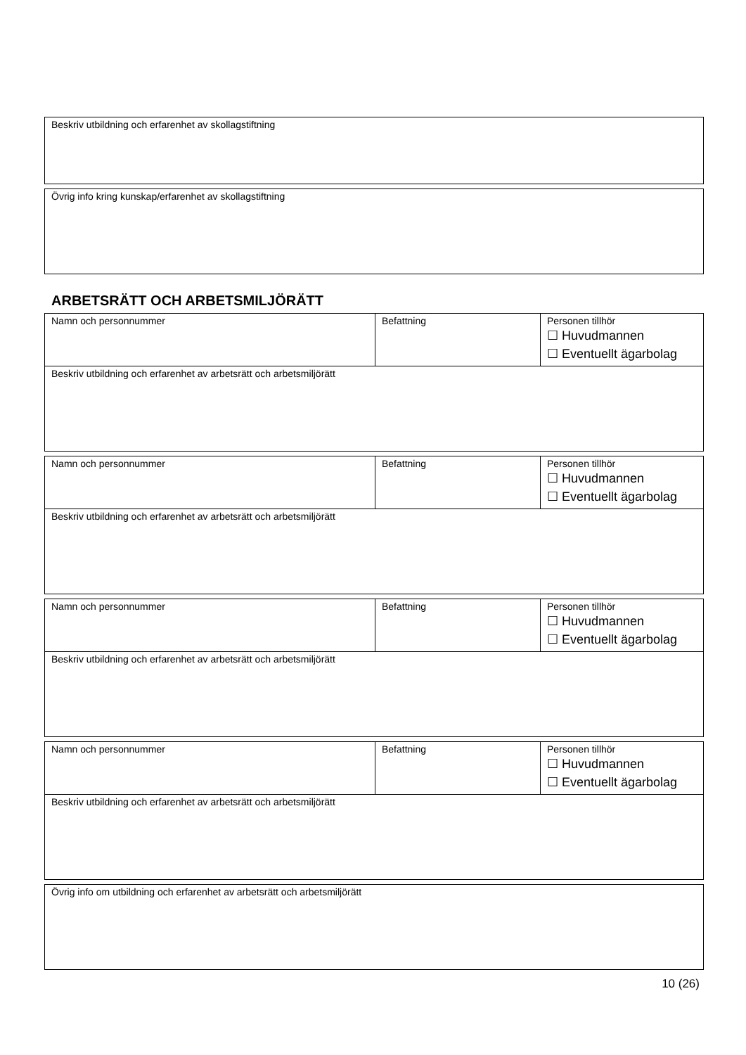| Beskriv utbildning och erfarenhet av skollagstiftning |
| Övrig info kring kunskap/erfarenhet av skollagstiftning |
ARBETSRÄTT OCH ARBETSMILJÖRÄTT
| Namn och personnummer | Befattning | Personen tillhör ☐ Huvudmannen ☐ Eventuellt ägarbolag |
| Beskriv utbildning och erfarenhet av arbetsrätt och arbetsmiljörätt | | |
| Namn och personnummer | Befattning | Personen tillhör ☐ Huvudmannen ☐ Eventuellt ägarbolag |
| Beskriv utbildning och erfarenhet av arbetsrätt och arbetsmiljörätt | | |
| Namn och personnummer | Befattning | Personen tillhör ☐ Huvudmannen ☐ Eventuellt ägarbolag |
| Beskriv utbildning och erfarenhet av arbetsrätt och arbetsmiljörätt | | |
| Namn och personnummer | Befattning | Personen tillhör ☐ Huvudmannen ☐ Eventuellt ägarbolag |
| Beskriv utbildning och erfarenhet av arbetsrätt och arbetsmiljörätt | | |
| Övrig info om utbildning och erfarenhet av arbetsrätt och arbetsmiljörätt |
10 (26)